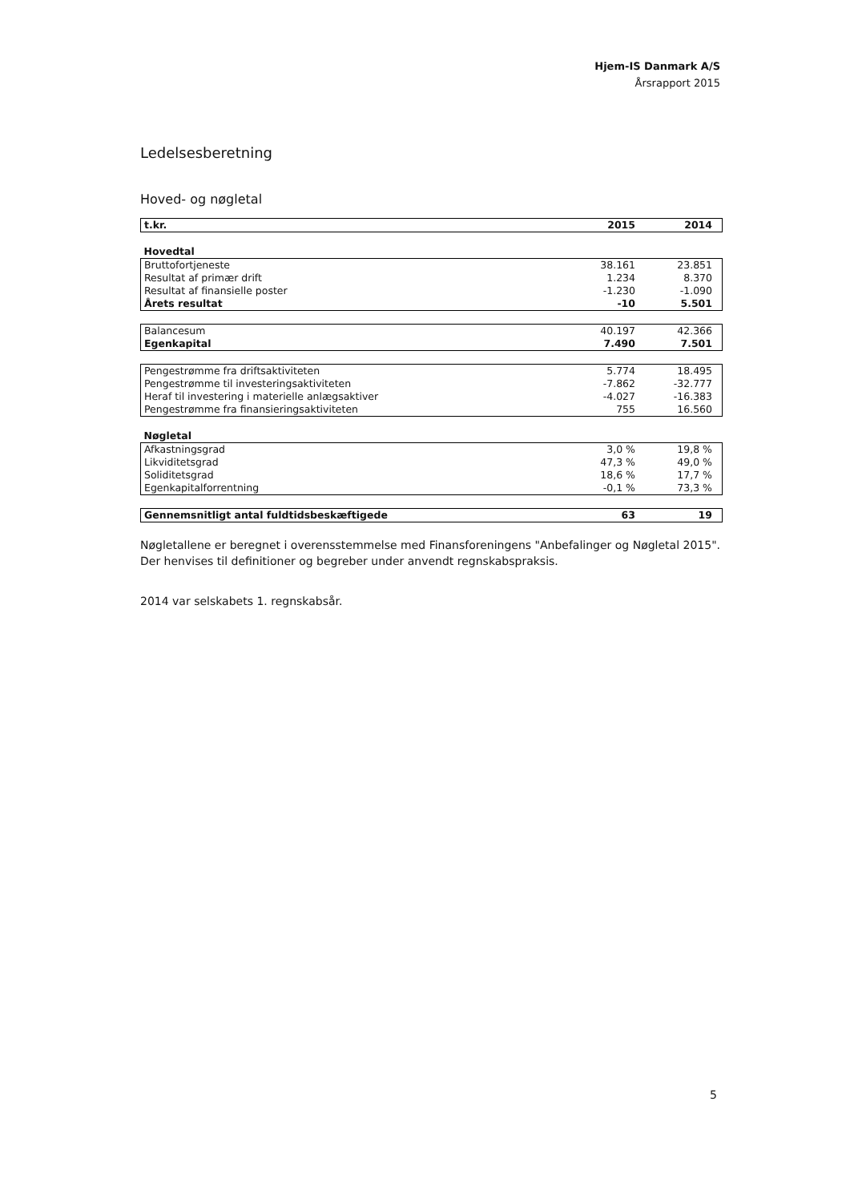Hjem-IS Danmark A/S
Årsrapport 2015
Ledelsesberetning
Hoved- og nøgletal
| t.kr. | 2015 | 2014 |
| Hovedtal | | |
| Bruttofortjeneste | 38.161 | 23.851 |
| Resultat af primær drift | 1.234 | 8.370 |
| Resultat af finansielle poster | -1.230 | -1.090 |
| Årets resultat | -10 | 5.501 |
| Balancesum | 40.197 | 42.366 |
| Egenkapital | 7.490 | 7.501 |
| Pengestrømme fra driftsaktiviteten | 5.774 | 18.495 |
| Pengestrømme til investeringsaktiviteten | -7.862 | -32.777 |
| Heraf til investering i materielle anlægsaktiver | -4.027 | -16.383 |
| Pengestrømme fra finansieringsaktiviteten | 755 | 16.560 |
| Nøgletal | | |
| Afkastningsgrad | 3,0 % | 19,8 % |
| Likviditetsgrad | 47,3 % | 49,0 % |
| Soliditetsgrad | 18,6 % | 17,7 % |
| Egenkapitalforrentning | -0,1 % | 73,3 % |
| Gennemsnitligt antal fuldtidsbeskæftigede | 63 | 19 |
Nøgletallene er beregnet i overensstemmelse med Finansforeningens "Anbefalinger og Nøgletal 2015". Der henvises til definitioner og begreber under anvendt regnskabspraksis.
2014 var selskabets 1. regnskabsår.
5